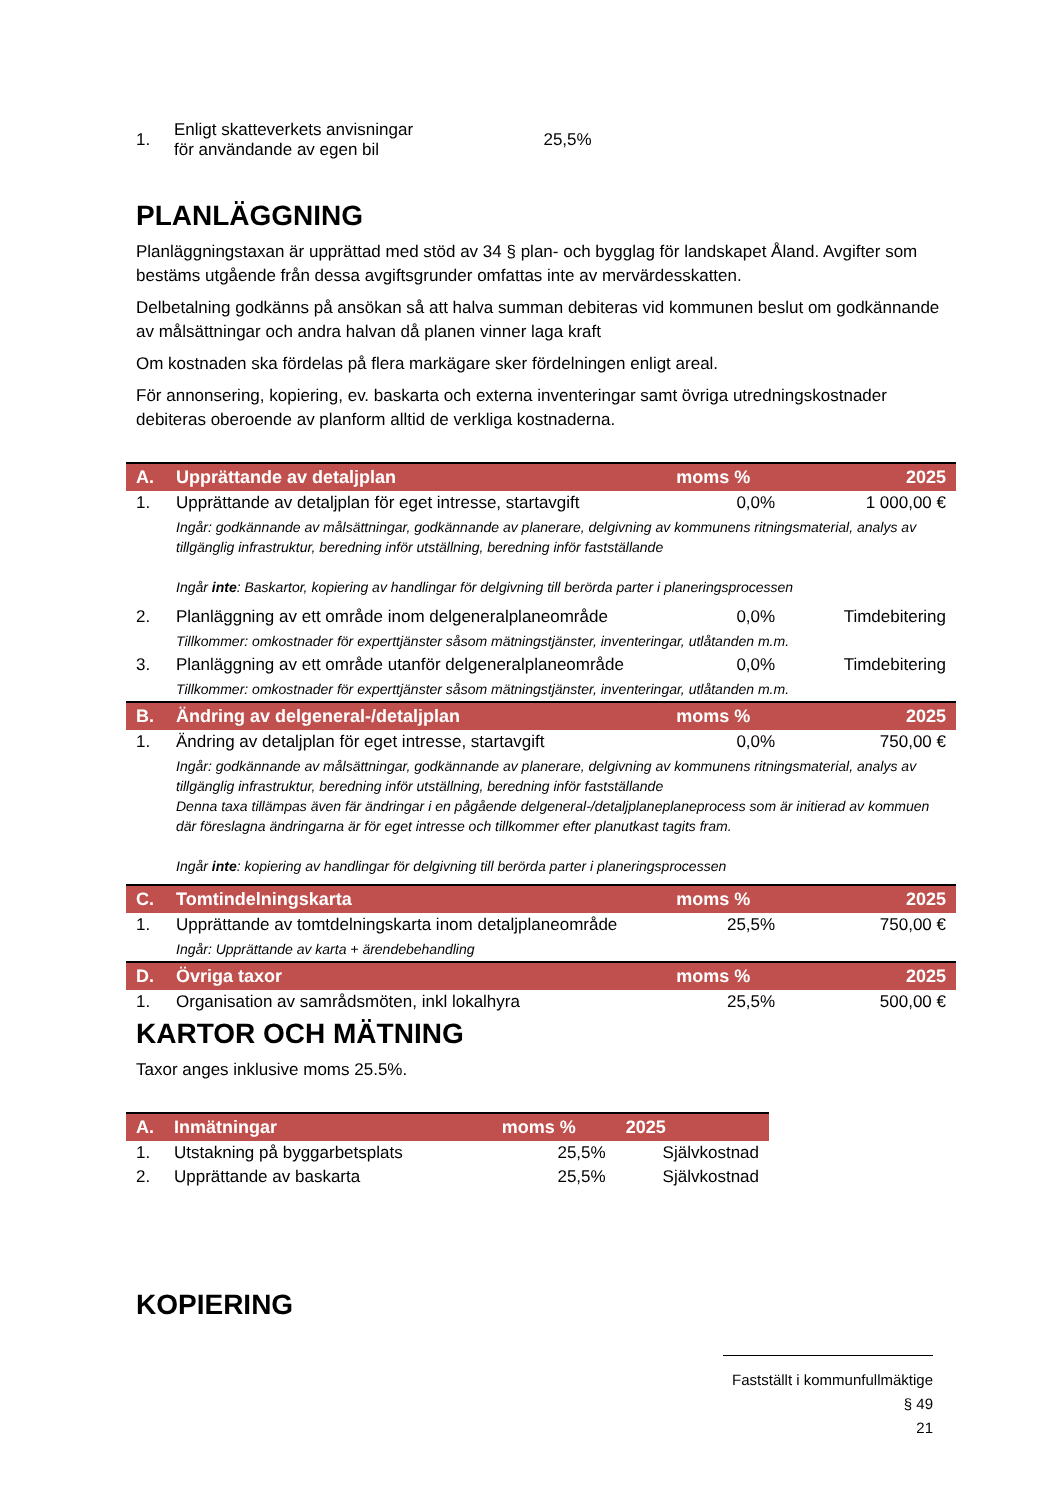| 1. | Enligt skatteverkets anvisningar för användande av egen bil | 25,5% |
PLANLÄGGNING
Planläggningstaxan är upprättad med stöd av 34 § plan- och bygglag för landskapet Åland. Avgifter som bestäms utgående från dessa avgiftsgrunder omfattas inte av mervärdesskatten.
Delbetalning godkänns på ansökan så att halva summan debiteras vid kommunen beslut om godkännande av målsättningar och andra halvan då planen vinner laga kraft
Om kostnaden ska fördelas på flera markägare sker fördelningen enligt areal.
För annonsering, kopiering, ev. baskarta och externa inventeringar samt övriga utredningskostnader debiteras oberoende av planform alltid de verkliga kostnaderna.
| A. | Upprättande av detaljplan | moms % | 2025 |
| --- | --- | --- | --- |
| 1. | Upprättande av detaljplan för eget intresse, startavgift | 0,0% | 1 000,00 € |
| | Ingår: godkännande av målsättningar, godkännande av planerare, delgivning av kommunens ritningsmaterial, analys av tillgänglig infrastruktur, beredning inför utställning, beredning inför fastställande Ingår inte : Baskartor, kopiering av handlingar för delgivning till berörda parter i planeringsprocessen | | |
| 2. | Planläggning av ett område inom delgeneralplaneområde | 0,0% | Timdebitering |
| | Tillkommer: omkostnader för experttjänster såsom mätningstjänster, inventeringar, utlåtanden m.m. | | |
| 3. | Planläggning av ett område utanför delgeneralplaneområde | 0,0% | Timdebitering |
| | Tillkommer: omkostnader för experttjänster såsom mätningstjänster, inventeringar, utlåtanden m.m. | | |
| B. | Ändring av delgeneral-/detaljplan | moms % | 2025 |
| 1. | Ändring av detaljplan för eget intresse, startavgift | 0,0% | 750,00 € |
| | Ingår: godkännande av målsättningar, godkännande av planerare, delgivning av kommunens ritningsmaterial, analys av tillgänglig infrastruktur, beredning inför utställning, beredning inför fastställande Denna taxa tillämpas även fär ändringar i en pågående delgeneral-/detaljplaneplaneprocess som är initierad av kommuen där föreslagna ändringarna är för eget intresse och tillkommer efter planutkast tagits fram. Ingår inte : kopiering av handlingar för delgivning till berörda parter i planeringsprocessen | | |
| C. | Tomtindelningskarta | moms % | 2025 |
| 1. | Upprättande av tomtdelningskarta inom detaljplaneområde | 25,5% | 750,00 € |
| | Ingår: Upprättande av karta + ärendebehandling | | |
| D. | Övriga taxor | moms % | 2025 |
| 1. | Organisation av samrådsmöten, inkl lokalhyra | 25,5% | 500,00 € |
KARTOR OCH MÄTNING
Taxor anges inklusive moms 25.5%.
| A. | Inmätningar | moms % | 2025 |
| --- | --- | --- | --- |
| 1. | Utstakning på byggarbetsplats | 25,5% | Självkostnad |
| 2. | Upprättande av baskarta | 25,5% | Självkostnad |
KOPIERING
Fastställt i kommunfullmäktige § 49
21